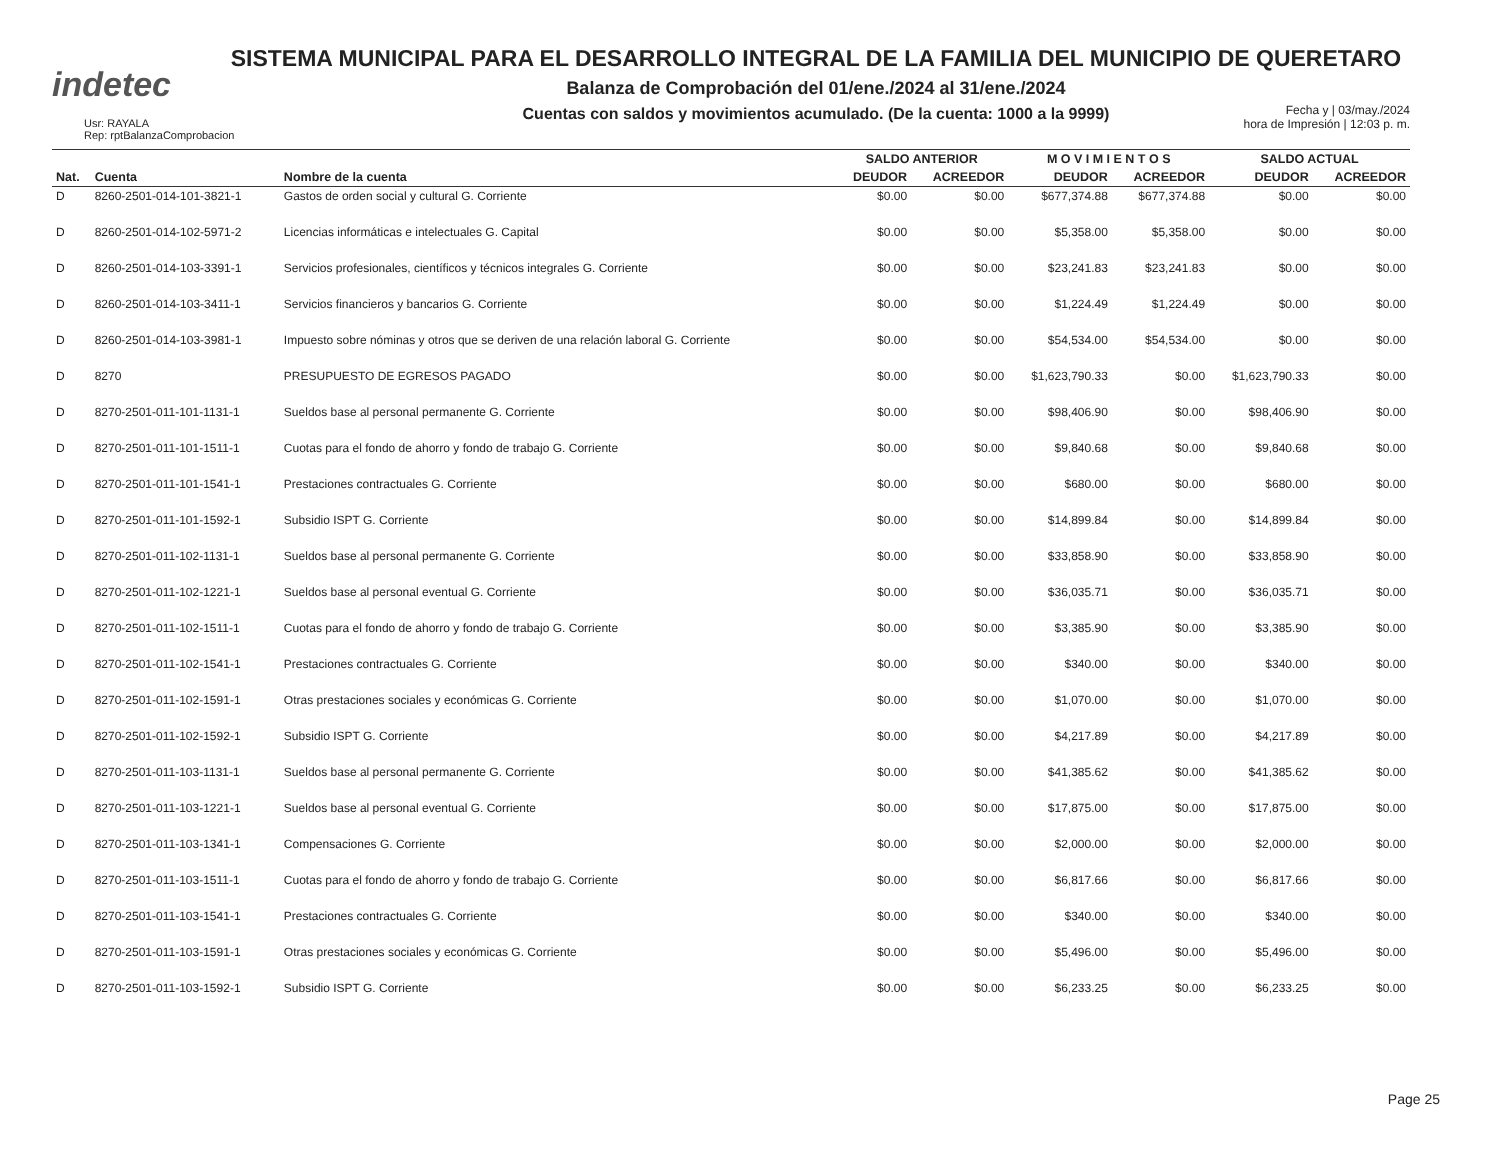indetec
SISTEMA MUNICIPAL PARA EL DESARROLLO INTEGRAL DE LA FAMILIA DEL MUNICIPIO DE QUERETARO
Balanza de Comprobación del 01/ene./2024 al 31/ene./2024
Cuentas con saldos y movimientos acumulado. (De la cuenta: 1000 a la 9999)
Usr: RAYALA
Rep: rptBalanzaComprobacion
Fecha y | 03/may./2024
hora de Impresión | 12:03 p. m.
| | | | SALDO ANTERIOR | | M O V I M I E N T O S | | SALDO ACTUAL | |
| --- | --- | --- | --- | --- | --- | --- | --- | --- |
| Nat. | Cuenta | Nombre de la cuenta | DEUDOR | ACREEDOR | DEUDOR | ACREEDOR | DEUDOR | ACREEDOR |
| D | 8260-2501-014-101-3821-1 | Gastos de orden social y cultural G. Corriente | $0.00 | $0.00 | $677,374.88 | $677,374.88 | $0.00 | $0.00 |
| D | 8260-2501-014-102-5971-2 | Licencias informáticas e intelectuales G. Capital | $0.00 | $0.00 | $5,358.00 | $5,358.00 | $0.00 | $0.00 |
| D | 8260-2501-014-103-3391-1 | Servicios profesionales, científicos y técnicos integrales G. Corriente | $0.00 | $0.00 | $23,241.83 | $23,241.83 | $0.00 | $0.00 |
| D | 8260-2501-014-103-3411-1 | Servicios financieros y bancarios G. Corriente | $0.00 | $0.00 | $1,224.49 | $1,224.49 | $0.00 | $0.00 |
| D | 8260-2501-014-103-3981-1 | Impuesto sobre nóminas y otros que se deriven de una relación laboral G. Corriente | $0.00 | $0.00 | $54,534.00 | $54,534.00 | $0.00 | $0.00 |
| D | 8270 | PRESUPUESTO DE EGRESOS PAGADO | $0.00 | $0.00 | $1,623,790.33 | $0.00 | $1,623,790.33 | $0.00 |
| D | 8270-2501-011-101-1131-1 | Sueldos base al personal permanente G. Corriente | $0.00 | $0.00 | $98,406.90 | $0.00 | $98,406.90 | $0.00 |
| D | 8270-2501-011-101-1511-1 | Cuotas para el fondo de ahorro y fondo de trabajo G. Corriente | $0.00 | $0.00 | $9,840.68 | $0.00 | $9,840.68 | $0.00 |
| D | 8270-2501-011-101-1541-1 | Prestaciones contractuales G. Corriente | $0.00 | $0.00 | $680.00 | $0.00 | $680.00 | $0.00 |
| D | 8270-2501-011-101-1592-1 | Subsidio ISPT G. Corriente | $0.00 | $0.00 | $14,899.84 | $0.00 | $14,899.84 | $0.00 |
| D | 8270-2501-011-102-1131-1 | Sueldos base al personal permanente G. Corriente | $0.00 | $0.00 | $33,858.90 | $0.00 | $33,858.90 | $0.00 |
| D | 8270-2501-011-102-1221-1 | Sueldos base al personal eventual G. Corriente | $0.00 | $0.00 | $36,035.71 | $0.00 | $36,035.71 | $0.00 |
| D | 8270-2501-011-102-1511-1 | Cuotas para el fondo de ahorro y fondo de trabajo G. Corriente | $0.00 | $0.00 | $3,385.90 | $0.00 | $3,385.90 | $0.00 |
| D | 8270-2501-011-102-1541-1 | Prestaciones contractuales G. Corriente | $0.00 | $0.00 | $340.00 | $0.00 | $340.00 | $0.00 |
| D | 8270-2501-011-102-1591-1 | Otras prestaciones sociales y económicas G. Corriente | $0.00 | $0.00 | $1,070.00 | $0.00 | $1,070.00 | $0.00 |
| D | 8270-2501-011-102-1592-1 | Subsidio ISPT G. Corriente | $0.00 | $0.00 | $4,217.89 | $0.00 | $4,217.89 | $0.00 |
| D | 8270-2501-011-103-1131-1 | Sueldos base al personal permanente G. Corriente | $0.00 | $0.00 | $41,385.62 | $0.00 | $41,385.62 | $0.00 |
| D | 8270-2501-011-103-1221-1 | Sueldos base al personal eventual G. Corriente | $0.00 | $0.00 | $17,875.00 | $0.00 | $17,875.00 | $0.00 |
| D | 8270-2501-011-103-1341-1 | Compensaciones G. Corriente | $0.00 | $0.00 | $2,000.00 | $0.00 | $2,000.00 | $0.00 |
| D | 8270-2501-011-103-1511-1 | Cuotas para el fondo de ahorro y fondo de trabajo G. Corriente | $0.00 | $0.00 | $6,817.66 | $0.00 | $6,817.66 | $0.00 |
| D | 8270-2501-011-103-1541-1 | Prestaciones contractuales G. Corriente | $0.00 | $0.00 | $340.00 | $0.00 | $340.00 | $0.00 |
| D | 8270-2501-011-103-1591-1 | Otras prestaciones sociales y económicas G. Corriente | $0.00 | $0.00 | $5,496.00 | $0.00 | $5,496.00 | $0.00 |
| D | 8270-2501-011-103-1592-1 | Subsidio ISPT G. Corriente | $0.00 | $0.00 | $6,233.25 | $0.00 | $6,233.25 | $0.00 |
Page 25